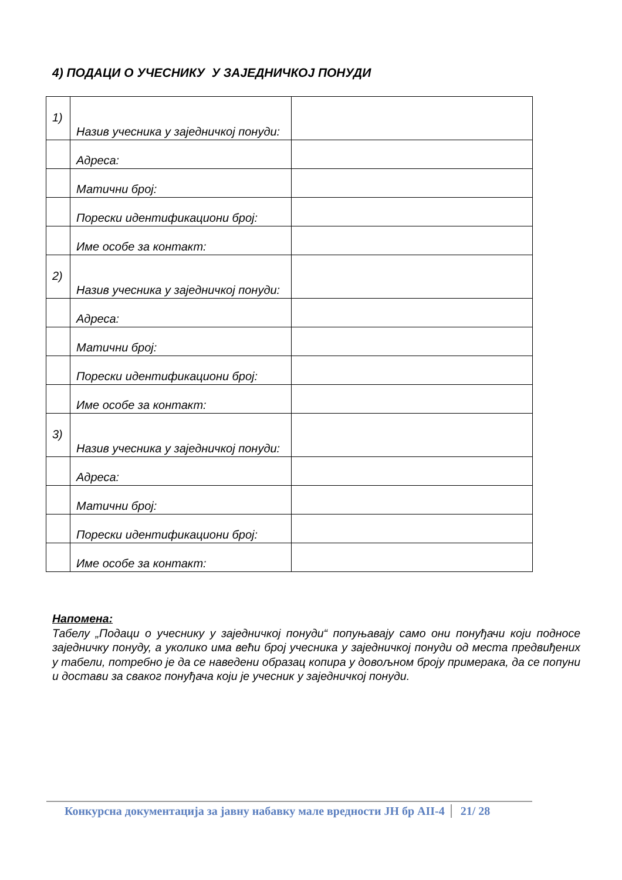4) ПОДАЦИ О УЧЕСНИКУ У ЗАЈЕДНИЧКОЈ ПОНУДИ
| 1) | Назив учесника у заједничкој понуди: | |
| | Адреса: | |
| | Матични број: | |
| | Порески идентификациони број: | |
| | Име особе за контакт: | |
| 2) | Назив учесника у заједничкој понуди: | |
| | Адреса: | |
| | Матични број: | |
| | Порески идентификациони број: | |
| | Име особе за контакт: | |
| 3) | Назив учесника у заједничкој понуди: | |
| | Адреса: | |
| | Матични број: | |
| | Порески идентификациони број: | |
| | Име особе за контакт: | |
Напомена:
Табелу „Подаци о учеснику у заједничкој понуди“ попуњавају само они понуђачи који подносе заједничку понуду, а уколико има већи број учесника у заједничкој понуди од места предвиђених у табели, потребно је да се наведени образац копира у довољном броју примерака, да се попуни и достави за сваког понуђача који је учесник у заједничкој понуди.
Конкурсна документација за јавну набавку мале вредности ЈН бр АII-4 21/ 28